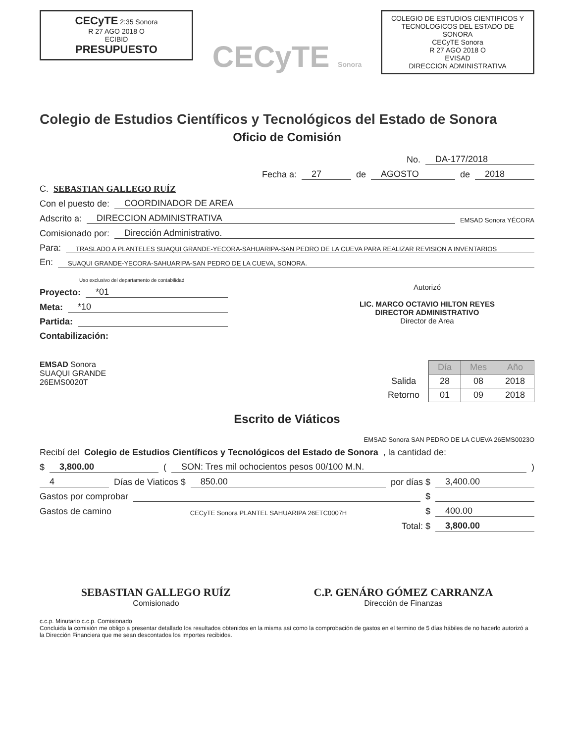CECyTE 2:35 Sonora
R 27 AGO 2018 O
ECIBID
PRESUPUESTO
CECyTE Sonora
COLEGIO DE ESTUDIOS CIENTIFICOS Y TECNOLOGICOS DEL ESTADO DE SONORA
CECyTE Sonora
R 27 AGO 2018 O
EVISAD
DIRECCION ADMINISTRATIVA
Colegio de Estudios Científicos y Tecnológicos del Estado de Sonora
Oficio de Comisión
No. DA-177/2018
Fecha a: 27 de AGOSTO de 2018
C. SEBASTIAN GALLEGO RUÍZ
Con el puesto de: COORDINADOR DE AREA
Adscrito a: DIRECCION ADMINISTRATIVA EMSAD Sonora YÉCORA
Comisionado por: Dirección Administrativo.
Para: TRASLADO A PLANTELES SUAQUI GRANDE-YECORA-SAHUARIPA-SAN PEDRO DE LA CUEVA PARA REALIZAR REVISION A INVENTARIOS
En: SUAQUI GRANDE-YECORA-SAHUARIPA-SAN PEDRO DE LA CUEVA, SONORA.
Uso exclusivo del departamento de contabilidad
Proyecto: *01
Meta: *10
Partida:
Contabilización:
Autorizó
LIC. MARCO OCTAVIO HILTON REYES
DIRECTOR ADMINISTRATIVO
Director de Area
EMSAD Sonora
SUAQUI GRANDE
26EMS0020T
| | Día | Mes | Año |
| Salida | 28 | 08 | 2018 |
| Retorno | 01 | 09 | 2018 |
Escrito de Viáticos
EMSAD Sonora SAN PEDRO DE LA CUEVA 26EMS0023O
Recibí del Colegio de Estudios Científicos y Tecnológicos del Estado de Sonora, la cantidad de:
$ 3,800.00 ( SON: Tres mil ochocientos pesos 00/100 M.N. )
4 Días de Viaticos $ 850.00 por días $ 3,400.00
Gastos por comprobar $
Gastos de camino CECyTE Sonora PLANTEL SAHUARIPA 26ETC0007H $ 400.00
Total: $ 3,800.00
SEBASTIAN GALLEGO RUÍZ
Comisionado
C.P. GENÁRO GÓMEZ CARRANZA
Dirección de Finanzas
c.c.p. Minutario c.c.p. Comisionado
Concluida la comisión me obligo a presentar detallado los resultados obtenidos en la misma así como la comprobación de gastos en el termino de 5 días hábiles de no hacerlo autorizó a la Dirección Financiera que me sean descontados los importes recibidos.